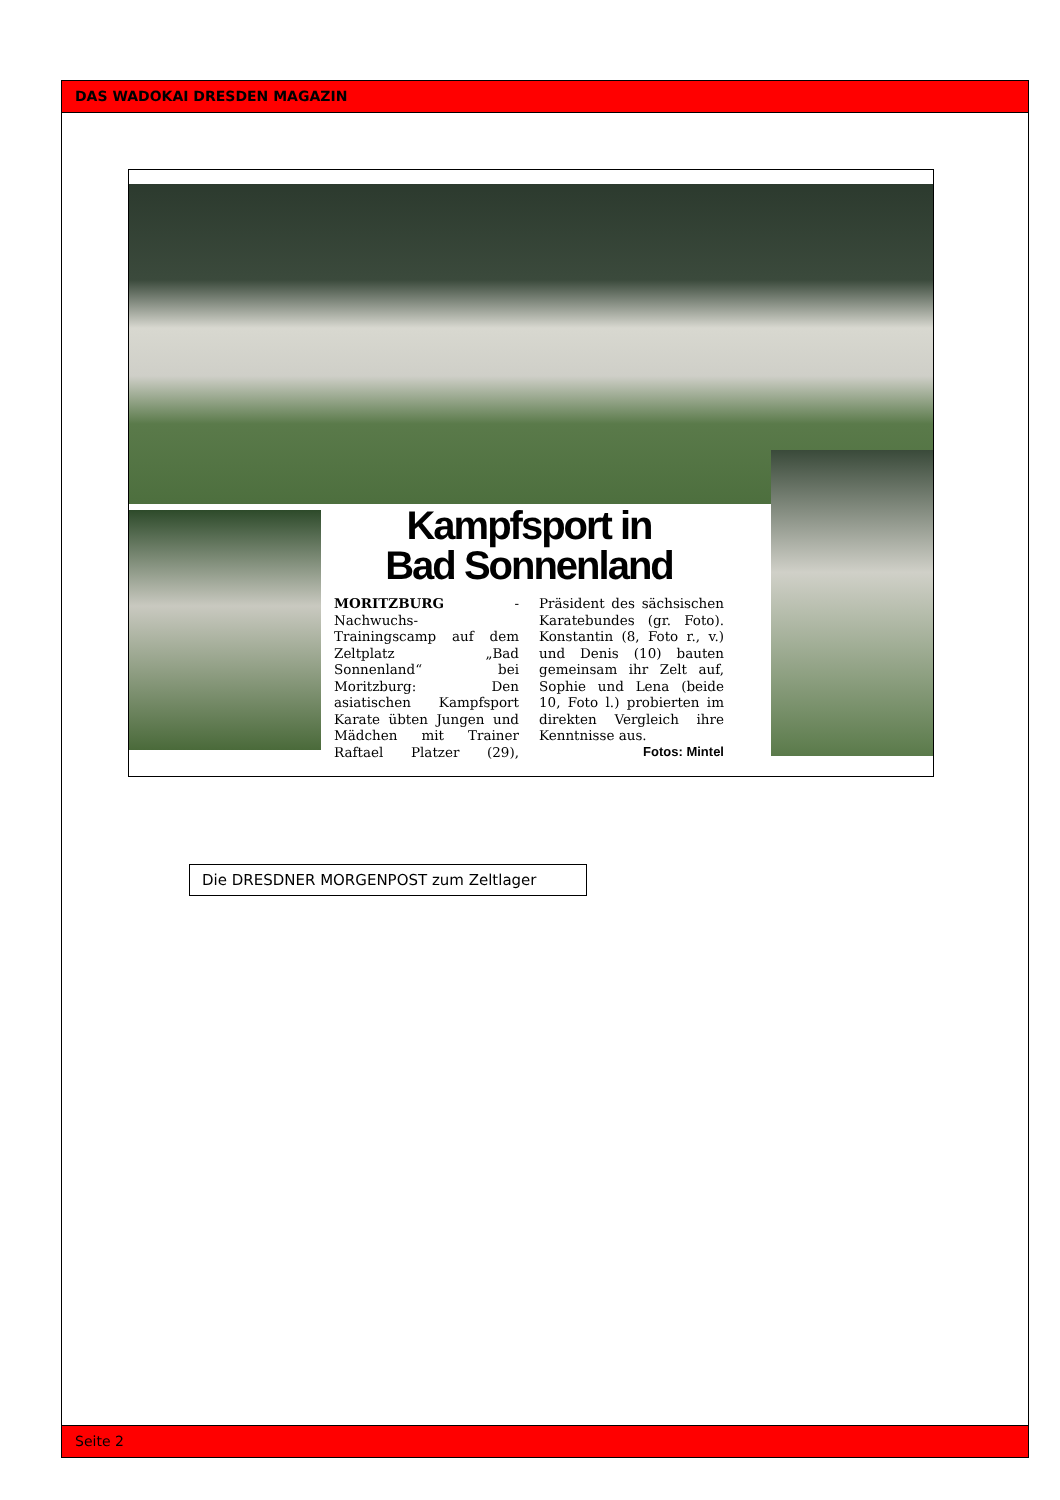DAS WADOKAI DRESDEN MAGAZIN
Kampfsport in
Bad Sonnenland
MORITZBURG - Nachwuchs-Trainingscamp auf dem Zeltplatz „Bad Sonnenland“ bei Moritzburg: Den asiatischen Kampfsport Karate übten Jungen und Mädchen mit Trainer Raftael Platzer (29), Präsident des sächsischen Karatebundes (gr. Foto). Konstantin (8, Foto r., v.) und Denis (10) bauten gemeinsam ihr Zelt auf, Sophie und Lena (beide 10, Foto l.) probierten im direkten Vergleich ihre Kenntnisse aus.
Fotos: Mintel
Die DRESDNER MORGENPOST zum Zeltlager
Seite 2